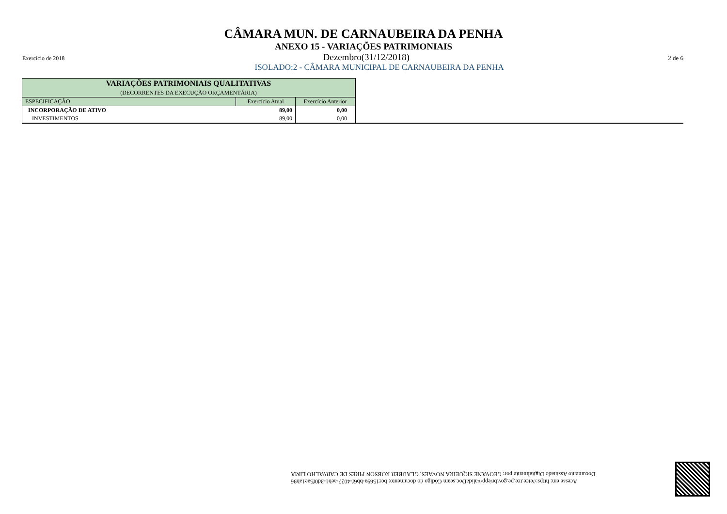CÂMARA MUN. DE CARNAUBEIRA DA PENHA
ANEXO 15 - VARIAÇÕES PATRIMONIAIS
Exercício de 2018 Dezembro(31/12/2018) 2 de 6
ISOLADO:2 - CÂMARA MUNICIPAL DE CARNAUBEIRA DA PENHA
| VARIAÇÕES PATRIMONIAIS QUALITATIVAS (DECORRENTES DA EXECUÇÃO ORÇAMENTÁRIA) | | |
| --- | --- | --- |
| ESPECIFICAÇÃO | Exercício Atual | Exercício Anterior |
| INCORPORAÇÃO DE ATIVO | 89,00 | 0,00 |
| INVESTIMENTOS | 89,00 | 0,00 |
Acesse em: https://etce.tce.pe.gov.br/epp/validaDoc.seam Código do documento: bcc1569a-bb6f-4027-aeb1-3d0f5ae1ab96
Documento Assinado Digitalmente por: GEOVANE SIQUEIRA NOVAES, GLAUBER ROBSON PIRES DE CARVALHO LIMA